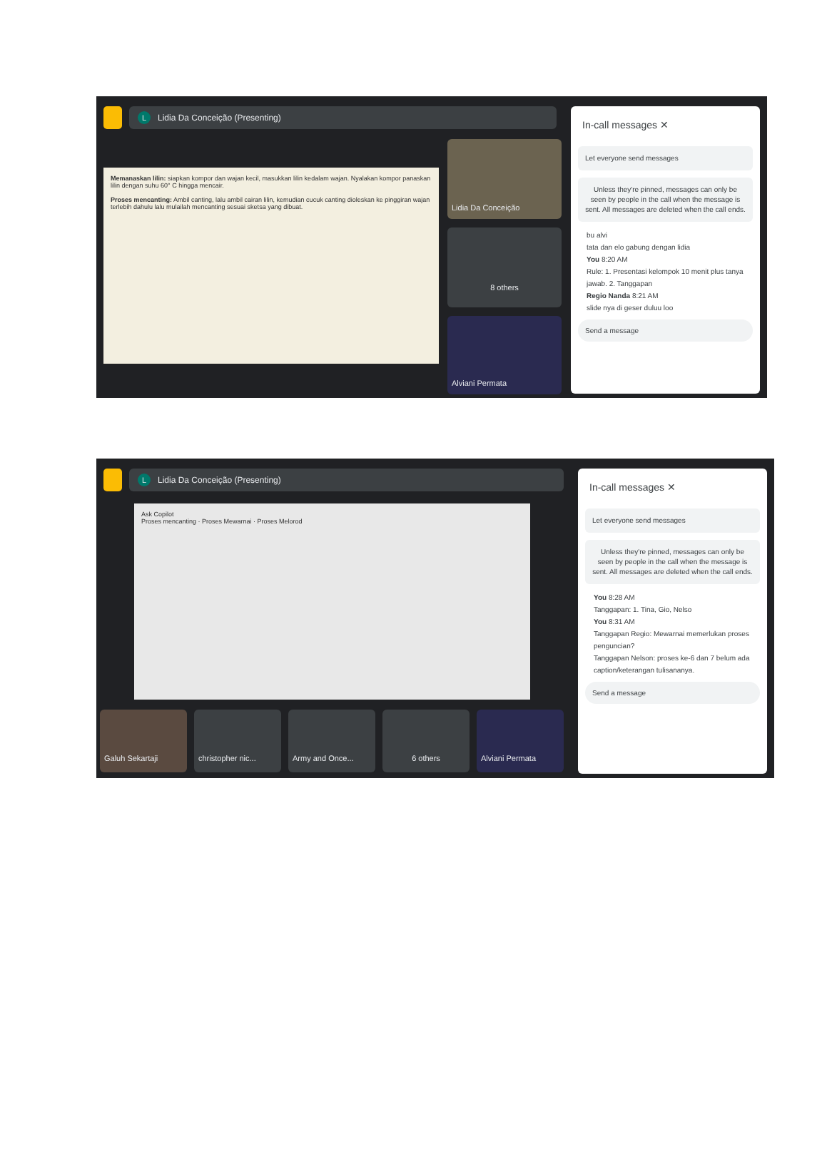L Lidia Da Conceição (Presenting)
Memanaskan lilin: siapkan kompor dan wajan kecil, masukkan lilin kedalam wajan. Nyalakan kompor panaskan lilin dengan suhu 60° C hingga mencair.
Proses mencanting: Ambil canting, lalu ambil cairan lilin, kemudian cucuk canting dioleskan ke pinggiran wajan terlebih dahulu lalu mulailah mencanting sesuai sketsa yang dibuat.
Lidia Da Conceição
8 others
Alviani Permata
In-call messages ✕
Let everyone send messages
Unless they're pinned, messages can only be seen by people in the call when the message is sent. All messages are deleted when the call ends.
bu alvi
tata dan elo gabung dengan lidia
You 8:20 AM
Rule: 1. Presentasi kelompok 10 menit plus tanya jawab. 2. Tanggapan
Regio Nanda 8:21 AM
slide nya di geser duluu loo
Send a message
L Lidia Da Conceição (Presenting)
Ask Copilot
Proses mencanting · Proses Mewarnai · Proses Melorod
Galuh Sekartaji christopher nic... Army and Once... 6 others Alviani Permata
In-call messages ✕
Let everyone send messages
Unless they're pinned, messages can only be seen by people in the call when the message is sent. All messages are deleted when the call ends.
You 8:28 AM
Tanggapan: 1. Tina, Gio, Nelso
You 8:31 AM
Tanggapan Regio: Mewarnai memerlukan proses penguncian?
Tanggapan Nelson: proses ke-6 dan 7 belum ada caption/keterangan tulisananya.
Send a message